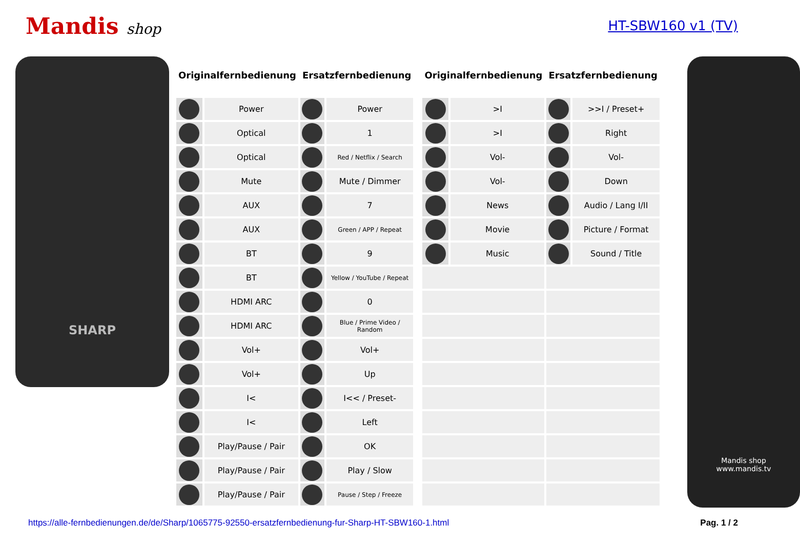Mandis shop HT-SBW160 v1 (TV)
SHARP
| Originalfernbedienung | | Ersatzfernbedienung | |
| --- | --- | --- | --- |
| | Power | | Power |
| | Optical | | 1 |
| | Optical | | Red / Netflix / Search |
| | Mute | | Mute / Dimmer |
| | AUX | | 7 |
| | AUX | | Green / APP / Repeat |
| | BT | | 9 |
| | BT | | Yellow / YouTube / Repeat |
| | HDMI ARC | | 0 |
| | HDMI ARC | | Blue / Prime Video / Random |
| | Vol+ | | Vol+ |
| | Vol+ | | Up |
| | I< | | I<< / Preset- |
| | I< | | Left |
| | Play/Pause / Pair | | OK |
| | Play/Pause / Pair | | Play / Slow |
| | Play/Pause / Pair | | Pause / Step / Freeze |
| Originalfernbedienung | | Ersatzfernbedienung | |
| --- | --- | --- | --- |
| | >I | | >>I / Preset+ |
| | >I | | Right |
| | Vol- | | Vol- |
| | Vol- | | Down |
| | News | | Audio / Lang I/II |
| | Movie | | Picture / Format |
| | Music | | Sound / Title |
Mandis shop
www.mandis.tv
https://alle-fernbedienungen.de/de/Sharp/1065775-92550-ersatzfernbedienung-fur-Sharp-HT-SBW160-1.html Pag. 1 / 2